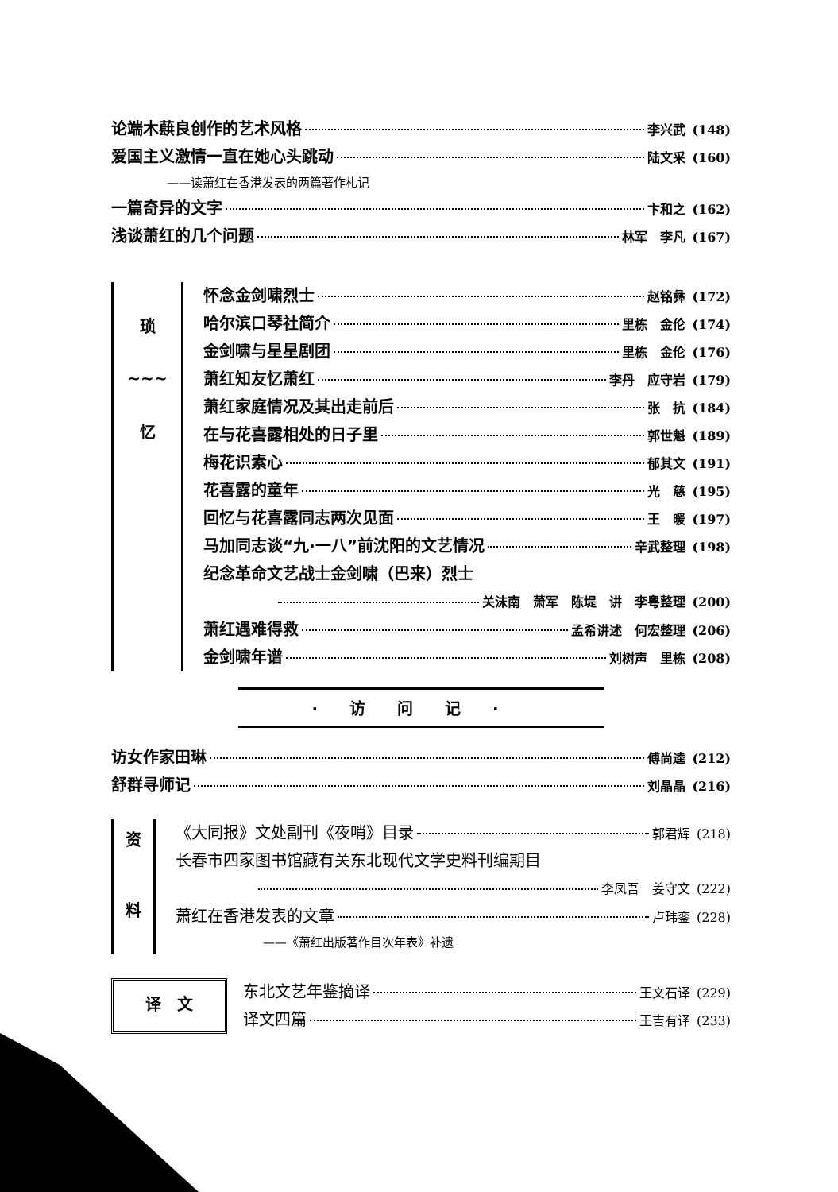论端木蕻良创作的艺术风格 李兴武 (148)
爱国主义激情一直在她心头跳动 陆文采 (160)
——读萧红在香港发表的两篇著作札记
一篇奇异的文字 卞和之 (162)
浅谈萧红的几个问题 林军　李凡 (167)
琐
~~~
忆
怀念金剑啸烈士 赵铭彝 (172)
哈尔滨口琴社简介 里栋　金伦 (174)
金剑啸与星星剧团 里栋　金伦 (176)
萧红知友忆萧红 李丹　应守岩 (179)
萧红家庭情况及其出走前后 张　抗 (184)
在与花喜露相处的日子里 郭世魁 (189)
梅花识素心 郁其文 (191)
花喜露的童年 光　慈 (195)
回忆与花喜露同志两次见面 王　暖 (197)
马加同志谈“九·一八”前沈阳的文艺情况 辛武整理 (198)
纪念革命文艺战士金剑啸（巴来）烈士
关沫南　萧军　陈堤　讲　李粤整理 (200)
萧红遇难得救 孟希讲述　何宏整理 (206)
金剑啸年谱 刘树声　里栋 (208)
·访问记·
访女作家田琳 傅尚逵 (212)
舒群寻师记 刘晶晶 (216)
资
料
《大同报》文处副刊《夜哨》目录 郭君辉 (218)
长春市四家图书馆藏有关东北现代文学史料刊编期目
李凤吾　姜守文 (222)
萧红在香港发表的文章 卢玮銮 (228)
——《萧红出版著作目次年表》补遗
译　文
东北文艺年鉴摘译 王文石译 (229)
译文四篇 王吉有译 (233)